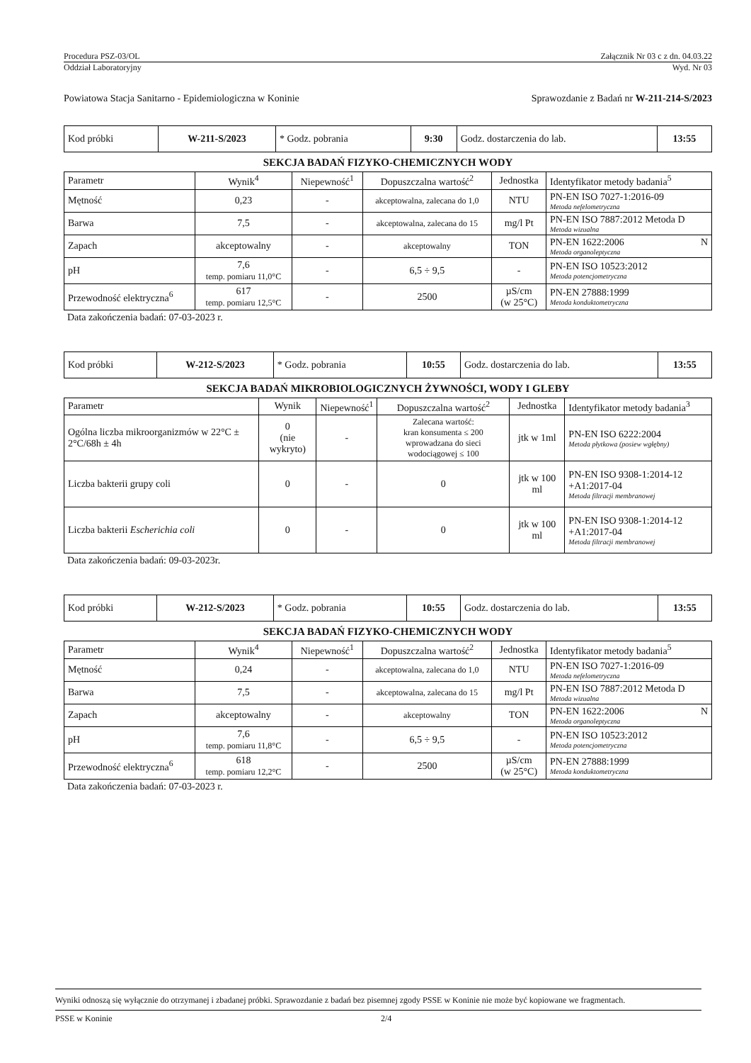Procedura PSZ-03/OL Załącznik Nr 03 c z dn. 04.03.22
Oddział Laboratoryjny Wyd. Nr 03
Powiatowa Stacja Sanitarno - Epidemiologiczna w Koninie Sprawozdanie z Badań nr W-211-214-S/2023
| Kod próbki | W-211-S/2023 | * Godz. pobrania | 9:30 | Godz. dostarczenia do lab. | 13:55 |
SEKCJA BADAŃ FIZYKO-CHEMICZNYCH WODY
| Parametr | Wynik<sup>4</sup> | Niepewność<sup>1</sup> | Dopuszczalna wartość<sup>2</sup> | Jednostka | Identyfikator metody badania<sup>5</sup> |
| --- | --- | --- | --- | --- | --- |
| Mętność | 0,23 | - | akceptowalna, zalecana do 1,0 | NTU | PN-EN ISO 7027-1:2016-09 Metoda nefelometryczna |
| Barwa | 7,5 | - | akceptowalna, zalecana do 15 | mg/l Pt | PN-EN ISO 7887:2012 Metoda D Metoda wizualna |
| Zapach | akceptowalny | - | akceptowalny | TON | PN-EN 1622:2006 N Metoda organoleptyczna |
| pH | 7,6 temp. pomiaru 11,0°C | - | 6,5 ÷ 9,5 | - | PN-EN ISO 10523:2012 Metoda potencjometryczna |
| Przewodność elektryczna<sup>6</sup> | 617 temp. pomiaru 12,5°C | - | 2500 | µS/cm (w 25°C) | PN-EN 27888:1999 Metoda konduktometryczna |
Data zakończenia badań: 07-03-2023 r.
| Kod próbki | W-212-S/2023 | * Godz. pobrania | 10:55 | Godz. dostarczenia do lab. | 13:55 |
SEKCJA BADAŃ MIKROBIOLOGICZNYCH ŻYWNOŚCI, WODY I GLEBY
| Parametr | Wynik | Niepewność<sup>1</sup> | Dopuszczalna wartość<sup>2</sup> | Jednostka | Identyfikator metody badania<sup>3</sup> |
| --- | --- | --- | --- | --- | --- |
| Ogólna liczba mikroorganizmów w 22°C ± 2°C/68h ± 4h | 0 (nie wykryto) | - | Zalecana wartość: kran konsumenta ≤ 200 wprowadzana do sieci wodociągowej ≤ 100 | jtk w 1ml | PN-EN ISO 6222:2004 Metoda płytkowa (posiew wgłębny) |
| Liczba bakterii grupy coli | 0 | - | 0 | jtk w 100 ml | PN-EN ISO 9308-1:2014-12 +A1:2017-04 Metoda filtracji membranowej |
| Liczba bakterii Escherichia coli | 0 | - | 0 | jtk w 100 ml | PN-EN ISO 9308-1:2014-12 +A1:2017-04 Metoda filtracji membranowej |
Data zakończenia badań: 09-03-2023r.
| Kod próbki | W-212-S/2023 | * Godz. pobrania | 10:55 | Godz. dostarczenia do lab. | 13:55 |
SEKCJA BADAŃ FIZYKO-CHEMICZNYCH WODY
| Parametr | Wynik<sup>4</sup> | Niepewność<sup>1</sup> | Dopuszczalna wartość<sup>2</sup> | Jednostka | Identyfikator metody badania<sup>5</sup> |
| --- | --- | --- | --- | --- | --- |
| Mętność | 0,24 | - | akceptowalna, zalecana do 1,0 | NTU | PN-EN ISO 7027-1:2016-09 Metoda nefelometryczna |
| Barwa | 7,5 | - | akceptowalna, zalecana do 15 | mg/l Pt | PN-EN ISO 7887:2012 Metoda D Metoda wizualna |
| Zapach | akceptowalny | - | akceptowalny | TON | PN-EN 1622:2006 N Metoda organoleptyczna |
| pH | 7,6 temp. pomiaru 11,8°C | - | 6,5 ÷ 9,5 | - | PN-EN ISO 10523:2012 Metoda potencjometryczna |
| Przewodność elektryczna<sup>6</sup> | 618 temp. pomiaru 12,2°C | - | 2500 | µS/cm (w 25°C) | PN-EN 27888:1999 Metoda konduktometryczna |
Data zakończenia badań: 07-03-2023 r.
Wyniki odnoszą się wyłącznie do otrzymanej i zbadanej próbki. Sprawozdanie z badań bez pisemnej zgody PSSE w Koninie nie może być kopiowane we fragmentach.
PSSE w Koninie 2/4